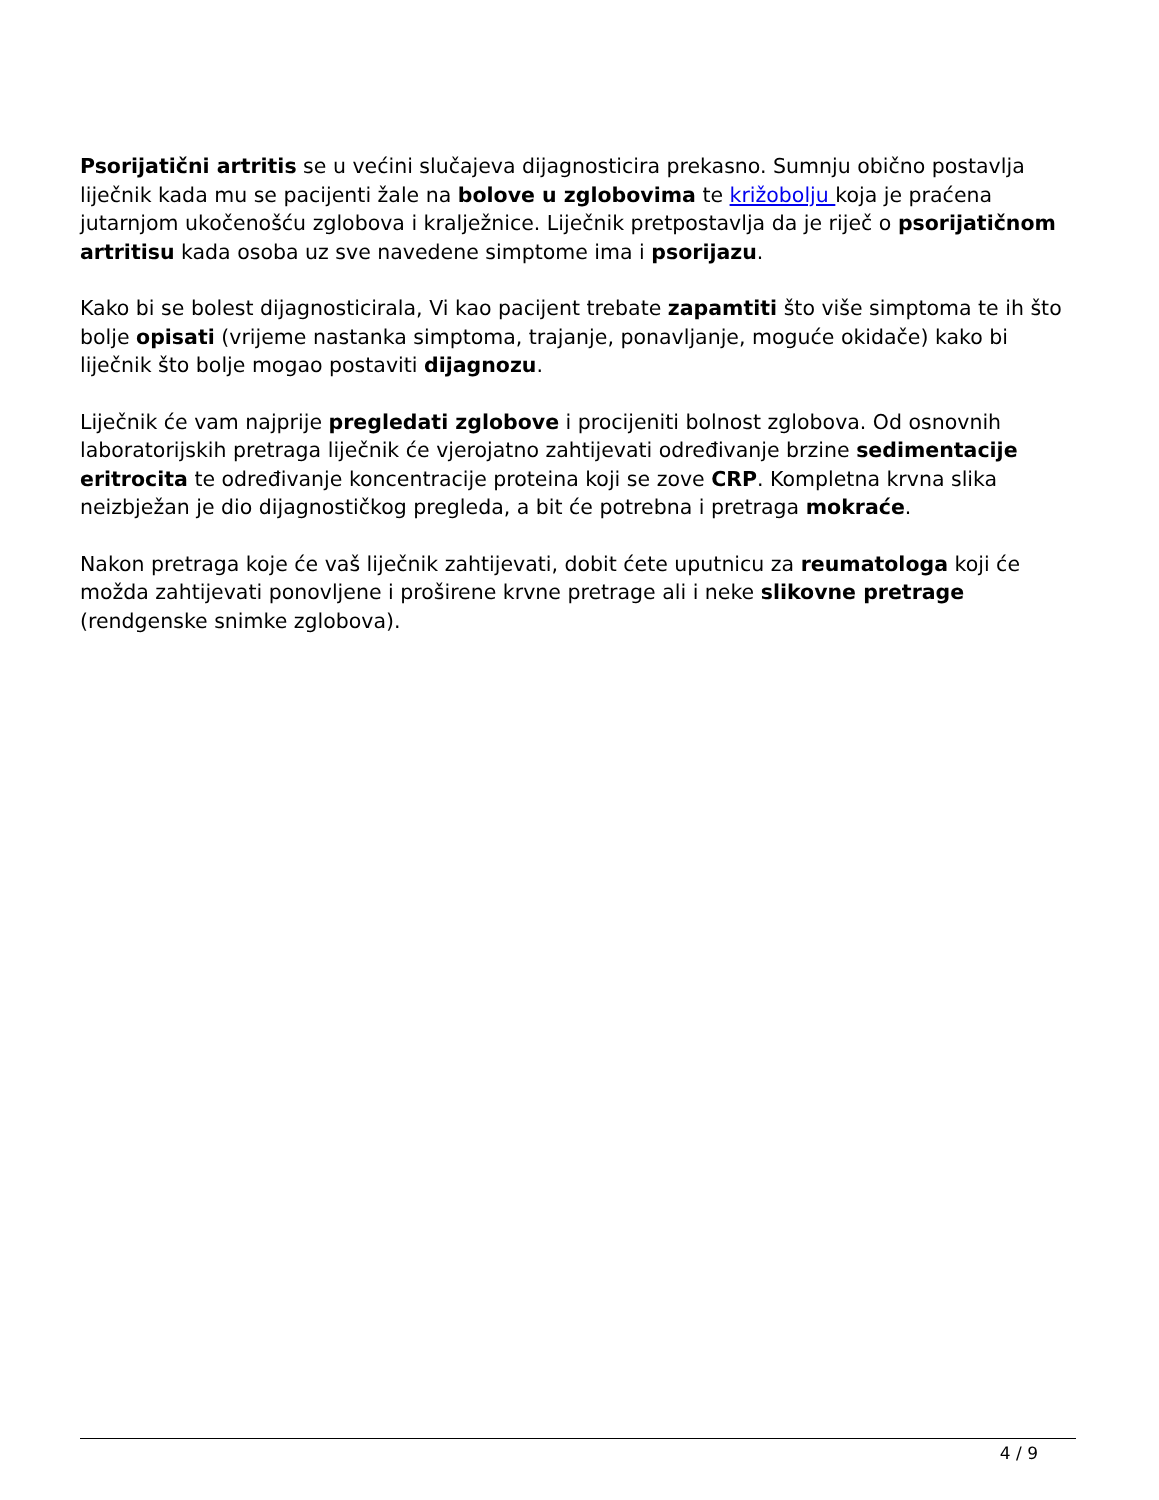Psorijatični artritis se u većini slučajeva dijagnosticira prekasno. Sumnju obično postavlja liječnik kada mu se pacijenti žale na bolove u zglobovima te križobolju koja je praćena jutarnjom ukočenošću zglobova i kralježnice. Liječnik pretpostavlja da je riječ o psorijatičnom artritisu kada osoba uz sve navedene simptome ima i psorijazu.
Kako bi se bolest dijagnosticirala, Vi kao pacijent trebate zapamtiti što više simptoma te ih što bolje opisati (vrijeme nastanka simptoma, trajanje, ponavljanje, moguće okidače) kako bi liječnik što bolje mogao postaviti dijagnozu.
Liječnik će vam najprije pregledati zglobove i procijeniti bolnost zglobova. Od osnovnih laboratorijskih pretraga liječnik će vjerojatno zahtijevati određivanje brzine sedimentacije eritrocita te određivanje koncentracije proteina koji se zove CRP. Kompletna krvna slika neizbježan je dio dijagnostičkog pregleda, a bit će potrebna i pretraga mokraće.
Nakon pretraga koje će vaš liječnik zahtijevati, dobit ćete uputnicu za reumatologa koji će možda zahtijevati ponovljene i proširene krvne pretrage ali i neke slikovne pretrage (rendgenske snimke zglobova).
4 / 9